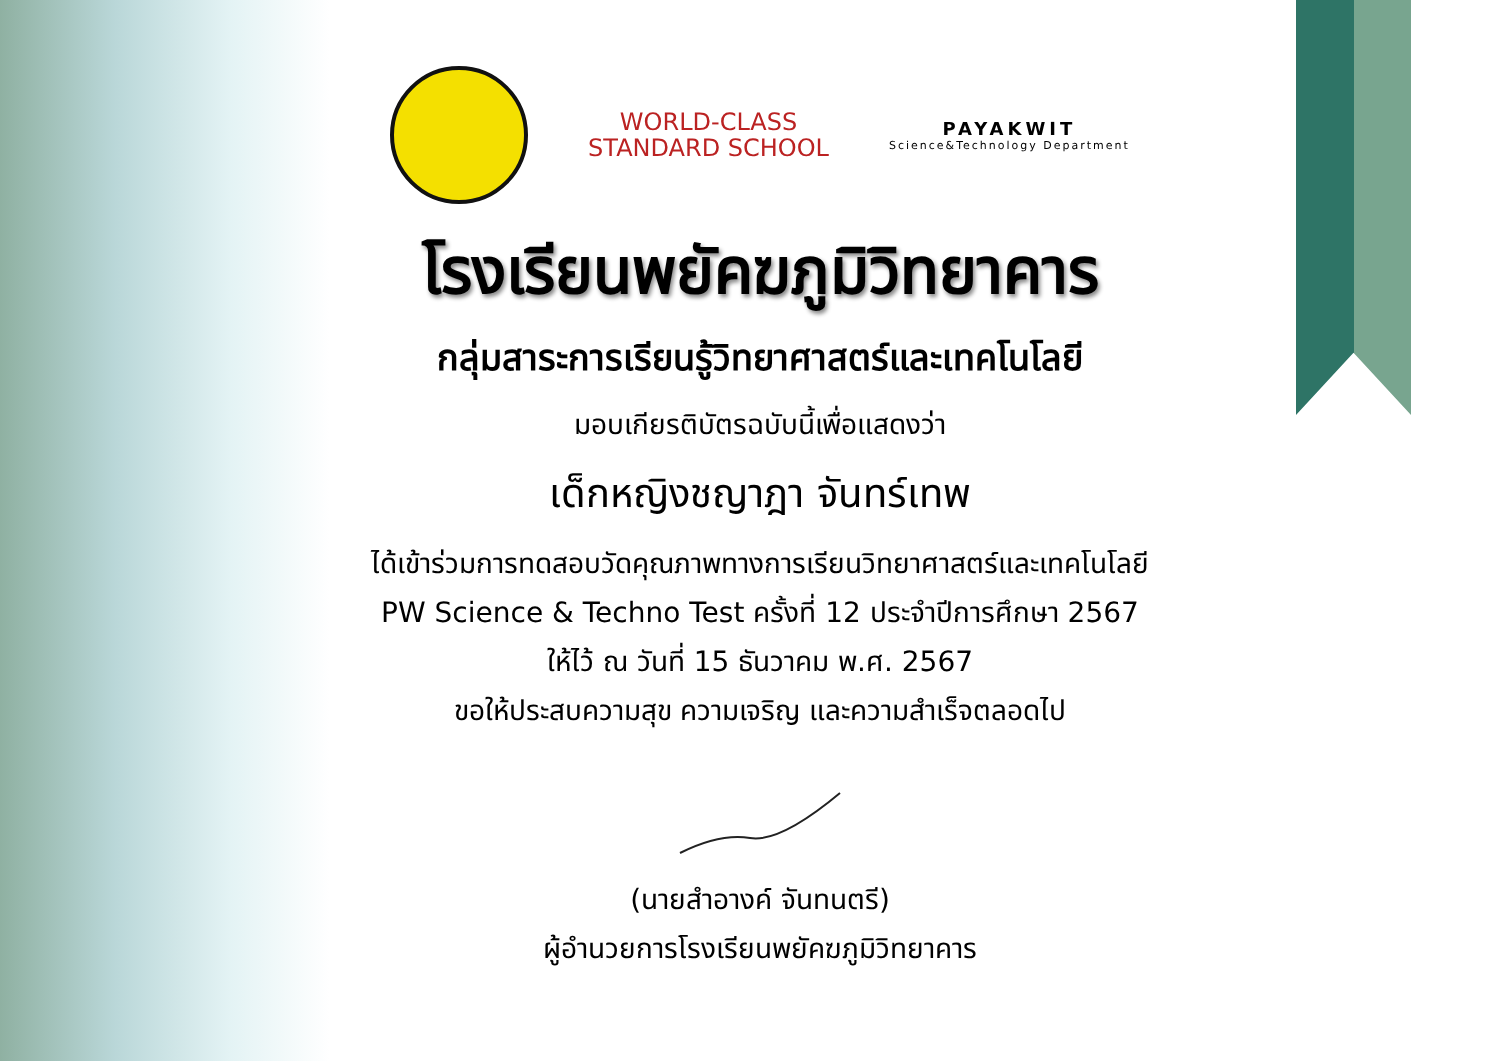WORLD-CLASS
STANDARD SCHOOL
PAYAKWIT
Science&Technology Department
โรงเรียนพยัคฆภูมิวิทยาคาร
กลุ่มสาระการเรียนรู้วิทยาศาสตร์และเทคโนโลยี
มอบเกียรติบัตรฉบับนี้เพื่อแสดงว่า
เด็กหญิงชญาฎา จันทร์เทพ
ได้เข้าร่วมการทดสอบวัดคุณภาพทางการเรียนวิทยาศาสตร์และเทคโนโลยี
PW Science & Techno Test ครั้งที่ 12 ประจำปีการศึกษา 2567
ให้ไว้ ณ วันที่ 15 ธันวาคม พ.ศ. 2567
ขอให้ประสบความสุข ความเจริญ และความสำเร็จตลอดไป
(นายสำอางค์ จันทนตรี)
ผู้อำนวยการโรงเรียนพยัคฆภูมิวิทยาคาร